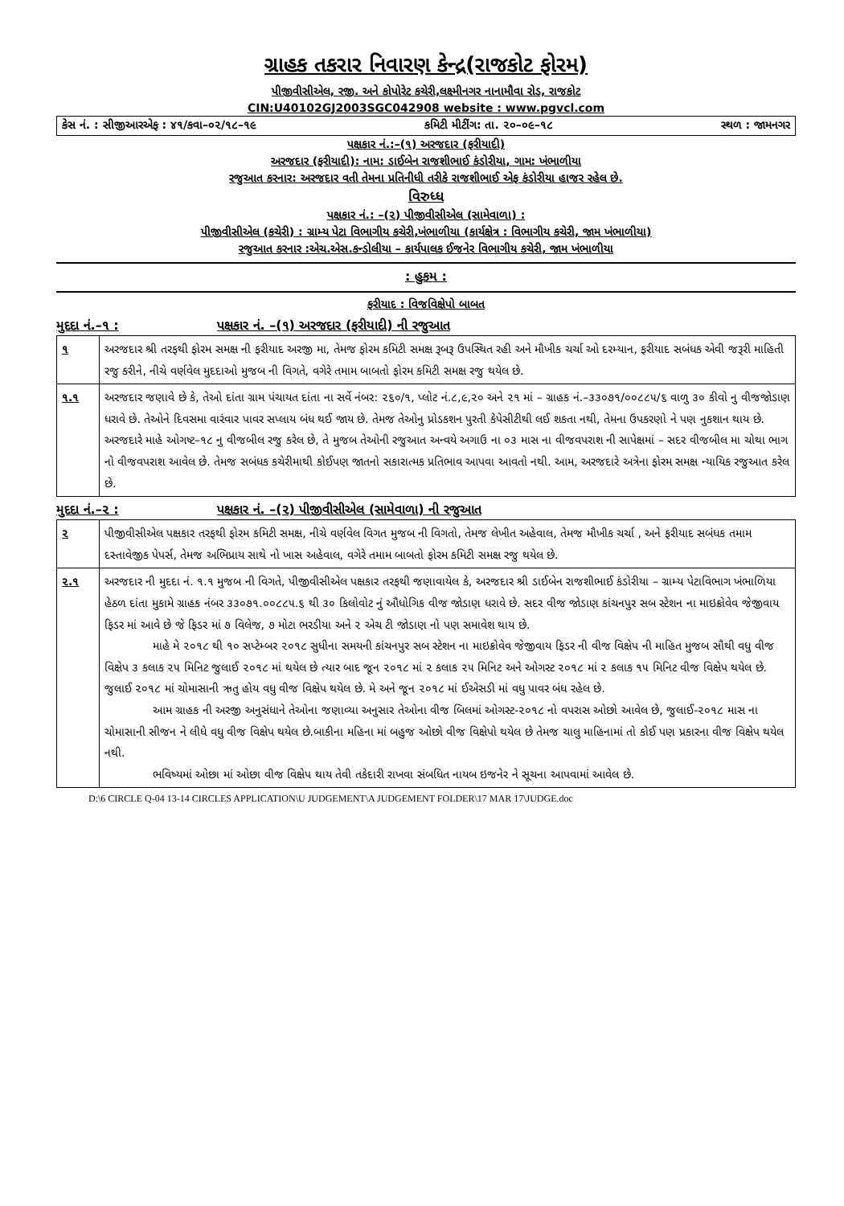ગ્રાહક તકરાર નિવારણ કેન્દ્ર(રાજકોટ ફોરમ)
પીજીવીસીએલ, રજી. અને કોપોરેટ કચેરી,લક્ષ્મીનગર નાનામૌવા રોડ, રાજકોટ
CIN:U40102GJ2003SGC042908 website : www.pgvcl.com
કેસ નં. : સીજીઆરએફ : ૪૧/કવા–૦૨/૧૮–૧૯ કમિટી મીટીંગ: તા. ૨૦–૦૯–૧૮ સ્થળ : જામનગર
પક્ષકાર નં.:–(૧) અરજદાર (ફરીયાદી)
અરજદાર (ફરીયાદી): નામ: ડાઈબેન રાજશીભાઈ કંડોરીયા, ગામ: ખંભાળીયા
રજુઆત કરનાર: અરજદાર વતી તેમના પ્રતિનીધી તરીકે રાજશીભાઈ એફ કંડોરીયા હાજર રહેલ છે.
વિરુધ્ધ
પક્ષકાર નં.: –(૨) પીજીવીસીએલ (સામેવાળા) :
પીજીવીસીએલ (કચેરી) : ગ્રામ્ય પેટા વિભાગીય કચેરી,ખંભાળીયા (કાર્યક્ષેત્ર : વિભાગીય કચેરી, જામ ખંભાળીયા)
રજુઆત કરનાર :એચ.એસ.કન્ડોલીયા – કાર્યપાલક ઈજનેર વિભાગીય કચેરી, જામ ખંભાળીયા
: હુકમ :
ફરીયાદ : વિજવિક્ષેપો બાબત
મુદદા નં.–૧ : પક્ષકાર નં. –(૧) અરજદાર (ફરીયાદી) ની રજુઆત
| ૧ | અરજદાર શ્રી તરફથી ફોરમ સમક્ષ ની ફરીયાદ અરજી મા, તેમજ ફોરમ કમિટી સમક્ષ રૂબરૂ ઉપસ્થિત રહી અને મૌખીક ચર્ચા ઓ દરમ્યાન, ફરીયાદ સબંધક એવી જરૂરી માહિતી રજુ કરીને, નીચે વર્ણવેલ મુદદાઓ મુજબ ની વિગતે, વગેરે તમામ બાબતો ફોરમ કમિટી સમક્ષ રજુ થયેલ છે. |
| ૧.૧ | અરજદાર જણાવે છે કે, તેઓ દાંતા ગ્રામ પંચાયત દાંતા ના સર્વે નંબર: ૨૬૦/૧, પ્લોટ નં.૮,૯,૨૦ અને ૨૧ માં – ગ્રાહક નં.–૩૩૦૭૧/૦૦૮૮૫/૬ વાળુ ૩૦ કીવો નુ વીજજોડાણ ધરાવે છે. તેઓને દિવસમા વારંવાર પાવર સપ્લાય બંધ થઈ જાય છે. તેમજ તેઓનુ પ્રોડકશન પુરતી કેપેસીટીથી લઈ શકતા નથી, તેમના ઉપકરણો ને પણ નુકશાન થાય છે. અરજદારે માહે ઓગષ્ટ–૧૮ નુ વીજબીલ રજુ કરેલ છે, તે મુજબ તેઓની રજુઆત અન્વયે અગાઉ ના ૦૩ માસ ના વીજવપરાશ ની સાપેક્ષમાં – સદર વીજબીલ મા ચોથા ભાગ નો વીજવપરાશ આવેલ છે. તેમજ સબંધક કચેરીમાથી કોઈપણ જાતનો સકારાત્મક પ્રતિભાવ આપવા આવતો નથી. આમ, અરજદારે અત્રેના ફોરમ સમક્ષ ન્યાયિક રજુઆત કરેલ છે. |
મુદદા નં.–૨ : પક્ષકાર નં. –(૨) પીજીવીસીએલ (સામેવાળા) ની રજુઆત
| ૨ | પીજીવીસીએલ પક્ષકાર તરફથી ફોરમ કમિટી સમક્ષ, નીચે વર્ણવેલ વિગત મુજબ ની વિગતો, તેમજ લેખીત અહેવાલ, તેમજ મૌખીક ચર્ચા , અને ફરીયાદ સબંધક તમામ દસ્તાવેજીક પેપર્સ, તેમજ અભિપ્રાય સાથે નો ખાસ અહેવાલ, વગેરે તમામ બાબતો ફોરમ કમિટી સમક્ષ રજુ થયેલ છે. |
| ૨.૧ | અરજદાર ની મુદદા નં. ૧.૧ મુજબ ની વિગતે, પીજીવીસીએલ પક્ષકાર તરફથી જણાવાયેલ કે, અરજદાર શ્રી ડાઈબેન રાજશીભાઈ કંડોરીયા – ગ્રામ્ય પેટાવિભાગ ખંભાળિયા હેઠળ દાંતા મુકામે ગ્રાહક નંબર ૩૩૦૭૧.૦૦૮૮૫.૬ થી ૩૦ કિલોવોટ નું ઔધોગિક વીજ જોડાણ ધરાવે છે. સદર વીજ જોડાણ કાંચનપુર સબ સ્ટેશન ના માઇક્રોવેવ જેજીવાય ફિડર માં આવે છે જે ફિડર માં ૭ વિલેજ, ૭ મોટા ભરડીયા અને ૨ એચ ટી જોડાણ નો પણ સમાવેશ થાય છે. માહે મે ૨૦૧૮ થી ૧૦ સપ્ટેમ્બર ૨૦૧૮ સુધીના સમયની કાંચનપુર સબ સ્ટેશન ના માઇક્રોવેવ જેજીવાય ફિડર ની વીજ વિક્ષેપ ની માહિત મુજબ સૌથી વધુ વીજ વિક્ષેપ ૩ કલાક ૨૫ મિનિટ જુલાઈ ૨૦૧૮ માં થયેલ છે ત્યાર બાદ જૂન ૨૦૧૮ માં ૨ કલાક ૨૫ મિનિટ અને ઓગસ્ટ ૨૦૧૮ માં ૨ કલાક ૧૫ મિનિટ વીજ વિક્ષેપ થયેલ છે. જુલાઈ ૨૦૧૮ માં ચોમાસાની ઋતુ હોય વધુ વીજ વિક્ષેપ થયેલ છે. મે અને જૂન ૨૦૧૮ માં ઈએસડી માં વધુ પાવર બંધ રહેલ છે. આમ ગ્રાહક ની અરજી અનુસંધાને તેઓના જણાવ્યા અનુસાર તેઓના વીજ બિલમાં ઓગસ્ટ-૨૦૧૮ નો વપરાસ ઓછો આવેલ છે, જુલાઈ-૨૦૧૮ માસ ના ચોમાસાની સીજન ને લીધે વધુ વીજ વિક્ષેપ થયેલ છે.બાકીના મહિના માં બહુજ ઓછો વીજ વિક્ષેપો થયેલ છે તેમજ ચાલુ માહિનામાં તો કોઈ પણ પ્રકારના વીજ વિક્ષેપ થયેલ નથી. ભવિષ્યમાં ઓછા માં ઓછા વીજ વિક્ષેપ થાય તેવી તકેદારી રાખવા સંબધિત નાયબ ઇજનેર ને સૂચના આપવામાં આવેલ છે. |
D:\6 CIRCLE Q-04 13-14 CIRCLES APPLICATION\U JUDGEMENT\A JUDGEMENT FOLDER\17 MAR 17\JUDGE.doc